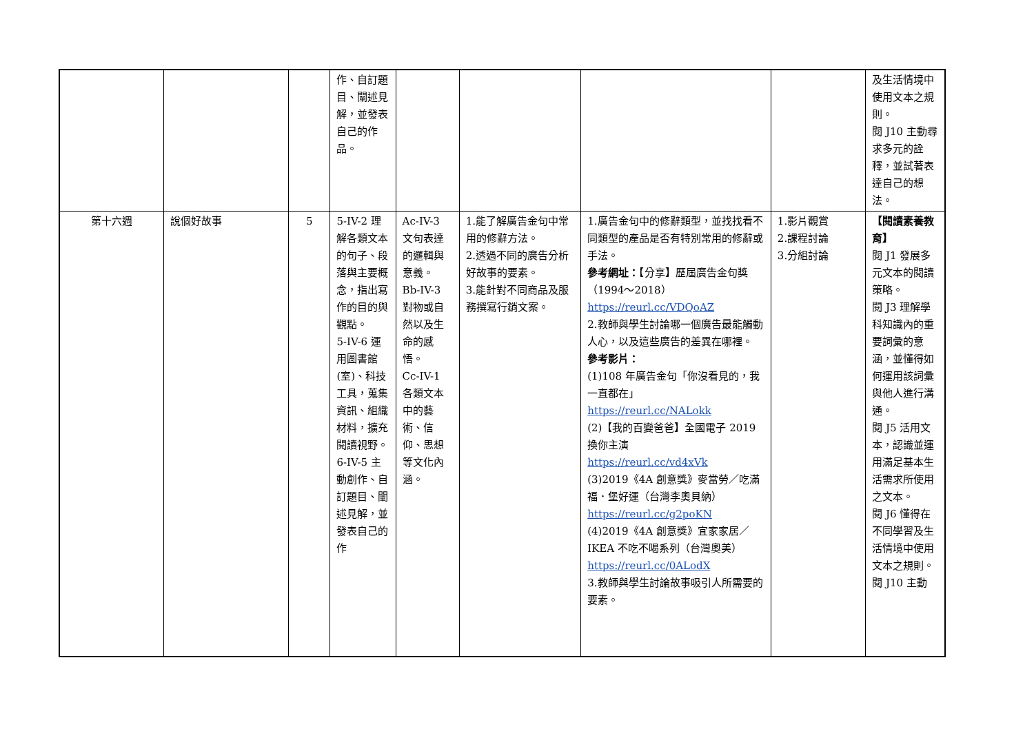| | | | 作、自訂題目、闡述見解，並發表自己的作品。 | | | | | 及生活情境中使用文本之規則。 閱 J10 主動尋求多元的詮釋，並試著表達自己的想法。 |
| 第十六週 | 說個好故事 | 5 | 5-IV-2 理解各類文本的句子、段落與主要概念，指出寫作的目的與觀點。 5-IV-6 運用圖書館(室)、科技工具，蒐集資訊、組織材料，擴充閱讀視野。 6-IV-5 主動創作、自訂題目、闡述見解，並發表自己的作 | Ac-IV-3 文句表達的邏輯與意義。 Bb-IV-3 對物或自然以及生命的感悟。 Cc-IV-1 各類文本中的藝術、信仰、思想等文化內涵。 | 1.能了解廣告金句中常用的修辭方法。 2.透過不同的廣告分析好故事的要素。 3.能針對不同商品及服務撰寫行銷文案。 | 1.廣告金句中的修辭類型，並找找看不同類型的產品是否有特別常用的修辭或手法。 參考網址： 【分享】歷屆廣告金句獎（1994～2018） https://reurl.cc/VDQoAZ 2.教師與學生討論哪一個廣告最能觸動人心，以及這些廣告的差異在哪裡。 參考影片： (1)108 年廣告金句「你沒看見的，我一直都在」 https://reurl.cc/NALokk (2)【我的百變爸爸】全國電子 2019 換你主演 https://reurl.cc/vd4xVk (3)2019《4A 創意獎》麥當勞／吃滿福．堡好運（台灣李奧貝納） https://reurl.cc/g2poKN (4)2019《4A 創意獎》宜家家居／IKEA 不吃不喝系列（台灣奧美） https://reurl.cc/0ALodX 3.教師與學生討論故事吸引人所需要的要素。 | 1.影片觀賞 2.課程討論 3.分組討論 | 【閱讀素養教育】 閱 J1 發展多元文本的閱讀策略。 閱 J3 理解學科知識內的重要詞彙的意涵，並懂得如何運用該詞彙與他人進行溝通。 閱 J5 活用文本，認識並運用滿足基本生活需求所使用之文本。 閱 J6 懂得在不同學習及生活情境中使用文本之規則。 閱 J10 主動 |